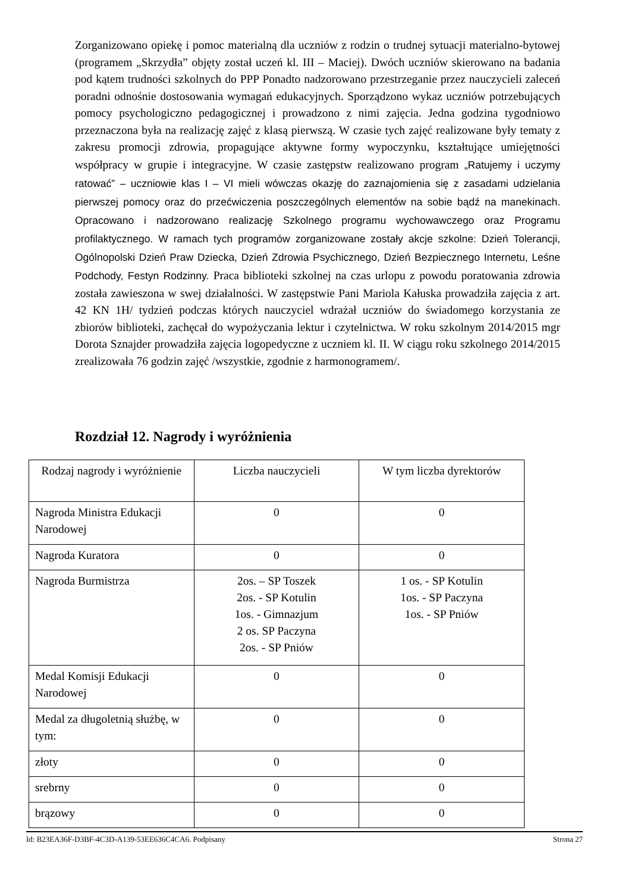Zorganizowano opiekę i pomoc materialną dla uczniów z rodzin o trudnej sytuacji materialno-bytowej (programem „Skrzydła” objęty został uczeń kl. III – Maciej). Dwóch uczniów skierowano na badania pod kątem trudności szkolnych do PPP Ponadto nadzorowano przestrzeganie przez nauczycieli zaleceń poradni odnośnie dostosowania wymagań edukacyjnych. Sporządzono wykaz uczniów potrzebujących pomocy psychologiczno pedagogicznej i prowadzono z nimi zajęcia. Jedna godzina tygodniowo przeznaczona była na realizację zajęć z klasą pierwszą. W czasie tych zajęć realizowane były tematy z zakresu promocji zdrowia, propagujące aktywne formy wypoczynku, kształtujące umiejętności współpracy w grupie i integracyjne. W czasie zastępstw realizowano program „Ratujemy i uczymy ratować” – uczniowie klas I – VI mieli wówczas okazję do zaznajomienia się z zasadami udzielania pierwszej pomocy oraz do przećwiczenia poszczególnych elementów na sobie bądź na manekinach. Opracowano i nadzorowano realizację Szkolnego programu wychowawczego oraz Programu profilaktycznego. W ramach tych programów zorganizowane zostały akcje szkolne: Dzień Tolerancji, Ogólnopolski Dzień Praw Dziecka, Dzień Zdrowia Psychicznego, Dzień Bezpiecznego Internetu, Leśne Podchody, Festyn Rodzinny. Praca biblioteki szkolnej na czas urlopu z powodu poratowania zdrowia została zawieszona w swej działalności. W zastępstwie Pani Mariola Kałuska prowadziła zajęcia z art. 42 KN 1H/ tydzień podczas których nauczyciel wdrażał uczniów do świadomego korzystania ze zbiorów biblioteki, zachęcał do wypożyczania lektur i czytelnictwa. W roku szkolnym 2014/2015 mgr Dorota Sznajder prowadziła zajęcia logopedyczne z uczniem kl. II. W ciągu roku szkolnego 2014/2015 zrealizowała 76 godzin zajęć /wszystkie, zgodnie z harmonogramem/.
Rozdział 12. Nagrody i wyróżnienia
| Rodzaj nagrody i wyróżnienie | Liczba nauczycieli | W tym liczba dyrektorów |
| --- | --- | --- |
| Nagroda Ministra Edukacji Narodowej | 0 | 0 |
| Nagroda Kuratora | 0 | 0 |
| Nagroda Burmistrza | 2os. – SP Toszek 2os. - SP Kotulin 1os. - Gimnazjum 2 os. SP Paczyna 2os. - SP Pniów | 1 os. - SP Kotulin 1os. - SP Paczyna 1os. - SP Pniów |
| Medal Komisji Edukacji Narodowej | 0 | 0 |
| Medal za długoletnią służbę, w tym: | 0 | 0 |
| złoty | 0 | 0 |
| srebrny | 0 | 0 |
| brązowy | 0 | 0 |
Id: B23EA36F-D3BF-4C3D-A139-53EE636C4CA6. Podpisany Strona 27